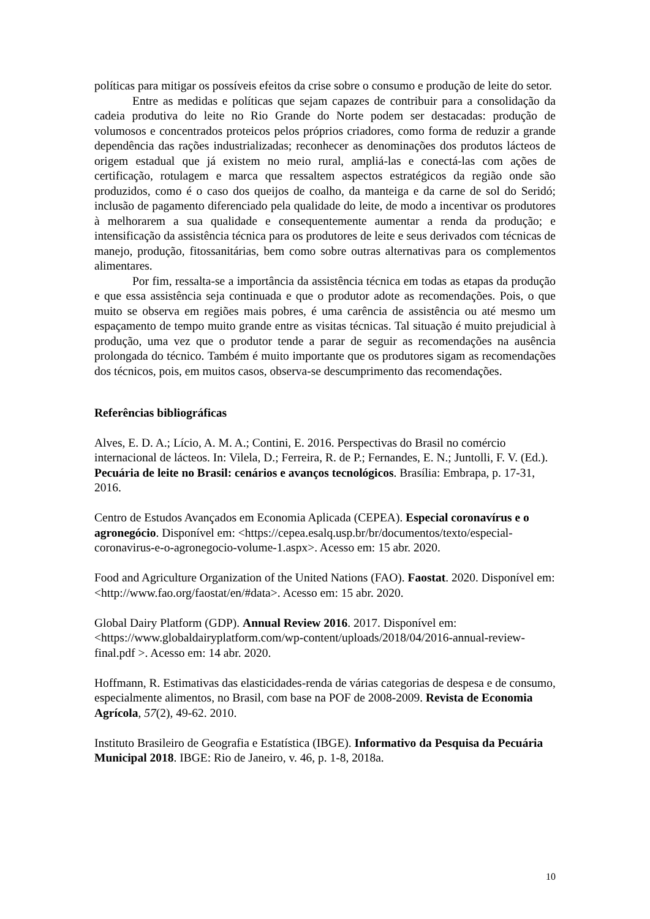políticas para mitigar os possíveis efeitos da crise sobre o consumo e produção de leite do setor.
Entre as medidas e políticas que sejam capazes de contribuir para a consolidação da cadeia produtiva do leite no Rio Grande do Norte podem ser destacadas: produção de volumosos e concentrados proteicos pelos próprios criadores, como forma de reduzir a grande dependência das rações industrializadas; reconhecer as denominações dos produtos lácteos de origem estadual que já existem no meio rural, ampliá-las e conectá-las com ações de certificação, rotulagem e marca que ressaltem aspectos estratégicos da região onde são produzidos, como é o caso dos queijos de coalho, da manteiga e da carne de sol do Seridó; inclusão de pagamento diferenciado pela qualidade do leite, de modo a incentivar os produtores à melhorarem a sua qualidade e consequentemente aumentar a renda da produção; e intensificação da assistência técnica para os produtores de leite e seus derivados com técnicas de manejo, produção, fitossanitárias, bem como sobre outras alternativas para os complementos alimentares.
Por fim, ressalta-se a importância da assistência técnica em todas as etapas da produção e que essa assistência seja continuada e que o produtor adote as recomendações. Pois, o que muito se observa em regiões mais pobres, é uma carência de assistência ou até mesmo um espaçamento de tempo muito grande entre as visitas técnicas. Tal situação é muito prejudicial à produção, uma vez que o produtor tende a parar de seguir as recomendações na ausência prolongada do técnico. Também é muito importante que os produtores sigam as recomendações dos técnicos, pois, em muitos casos, observa-se descumprimento das recomendações.
Referências bibliográficas
Alves, E. D. A.; Lício, A. M. A.; Contini, E. 2016. Perspectivas do Brasil no comércio internacional de lácteos. In: Vilela, D.; Ferreira, R. de P.; Fernandes, E. N.; Juntolli, F. V. (Ed.). Pecuária de leite no Brasil: cenários e avanços tecnológicos. Brasília: Embrapa, p. 17-31, 2016.
Centro de Estudos Avançados em Economia Aplicada (CEPEA). Especial coronavírus e o agronegócio. Disponível em: <https://cepea.esalq.usp.br/br/documentos/texto/especial-coronavirus-e-o-agronegocio-volume-1.aspx>. Acesso em: 15 abr. 2020.
Food and Agriculture Organization of the United Nations (FAO). Faostat. 2020. Disponível em: <http://www.fao.org/faostat/en/#data>. Acesso em: 15 abr. 2020.
Global Dairy Platform (GDP). Annual Review 2016. 2017. Disponível em: <https://www.globaldairyplatform.com/wp-content/uploads/2018/04/2016-annual-review-final.pdf >. Acesso em: 14 abr. 2020.
Hoffmann, R. Estimativas das elasticidades-renda de várias categorias de despesa e de consumo, especialmente alimentos, no Brasil, com base na POF de 2008-2009. Revista de Economia Agrícola, 57(2), 49-62. 2010.
Instituto Brasileiro de Geografia e Estatística (IBGE). Informativo da Pesquisa da Pecuária Municipal 2018. IBGE: Rio de Janeiro, v. 46, p. 1-8, 2018a.
10